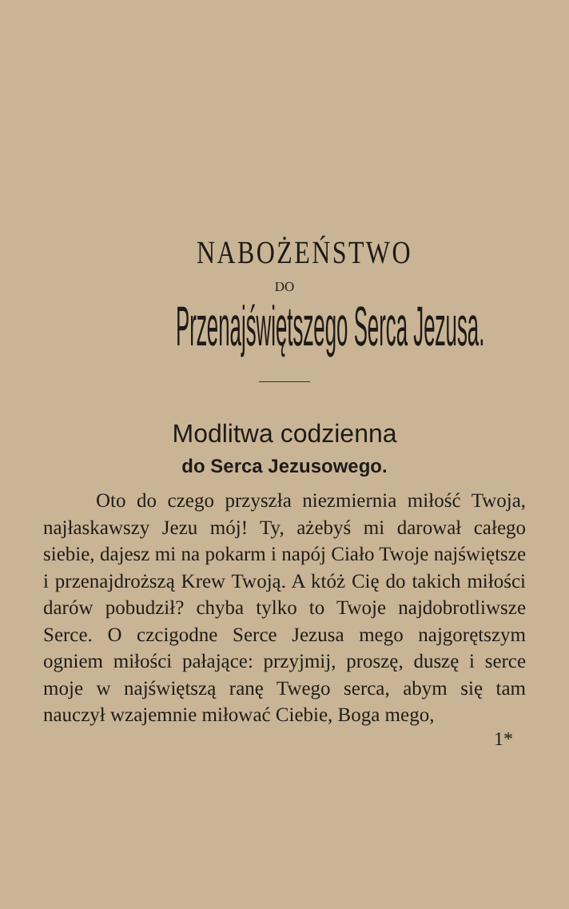NABOŻEŃSTWO
DO
Przenajświętszego Serca Jezusa.
Modlitwa codzienna
do Serca Jezusowego.
Oto do czego przyszła niezmiernia miłość Twoja, najłaskawszy Jezu mój! Ty, ażebyś mi darował całego siebie, dajesz mi na pokarm i napój Ciało Twoje najświętsze i przenajdroższą Krew Twoją. A któż Cię do takich miłości darów pobudził? chyba tylko to Twoje najdobrotliwsze Serce. O czcigodne Serce Jezusa mego najgorętszym ogniem miłości pałające: przyjmij, proszę, duszę i serce moje w najświętszą ranę Twego serca, abym się tam nauczył wzajemnie miłować Ciebie, Boga mego,
1*